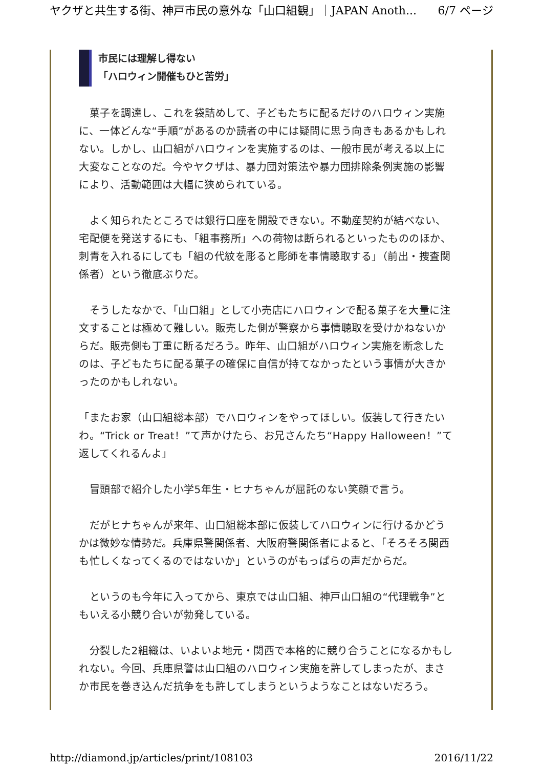ヤクザと共生する街、神戸市民の意外な「山口組観」｜JAPAN Anoth... 6/7 ページ
市民には理解し得ない
「ハロウィン開催もひと苦労」
　菓子を調達し、これを袋詰めして、子どもたちに配るだけのハロウィン実施に、一体どんな“手順”があるのか読者の中には疑問に思う向きもあるかもしれない。しかし、山口組がハロウィンを実施するのは、一般市民が考える以上に大変なことなのだ。今やヤクザは、暴力団対策法や暴力団排除条例実施の影響により、活動範囲は大幅に狭められている。
　よく知られたところでは銀行口座を開設できない。不動産契約が結べない、宅配便を発送するにも、「組事務所」への荷物は断られるといったもののほか、刺青を入れるにしても「組の代紋を彫ると彫師を事情聴取する」（前出・捜査関係者）という徹底ぶりだ。
　そうしたなかで、「山口組」として小売店にハロウィンで配る菓子を大量に注文することは極めて難しい。販売した側が警察から事情聴取を受けかねないからだ。販売側も丁重に断るだろう。昨年、山口組がハロウィン実施を断念したのは、子どもたちに配る菓子の確保に自信が持てなかったという事情が大きかったのかもしれない。
「またお家（山口組総本部）でハロウィンをやってほしい。仮装して行きたいわ。“Trick or Treat！”て声かけたら、お兄さんたち“Happy Halloween！”て返してくれるんよ」
　冒頭部で紹介した小学5年生・ヒナちゃんが屈託のない笑顔で言う。
　だがヒナちゃんが来年、山口組総本部に仮装してハロウィンに行けるかどうかは微妙な情勢だ。兵庫県警関係者、大阪府警関係者によると、「そろそろ関西も忙しくなってくるのではないか」というのがもっぱらの声だからだ。
　というのも今年に入ってから、東京では山口組、神戸山口組の“代理戦争”ともいえる小競り合いが勃発している。
　分裂した2組織は、いよいよ地元・関西で本格的に競り合うことになるかもしれない。今回、兵庫県警は山口組のハロウィン実施を許してしまったが、まさか市民を巻き込んだ抗争をも許してしまうというようなことはないだろう。
http://diamond.jp/articles/print/108103 2016/11/22